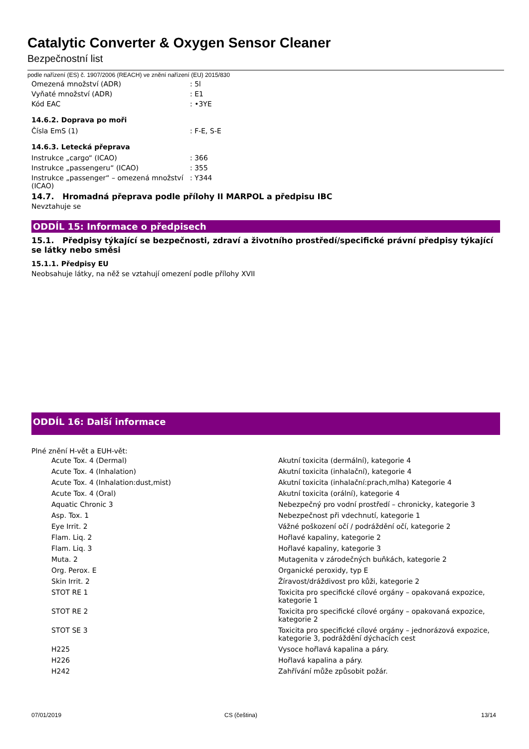Catalytic Converter & Oxygen Sensor Cleaner
Bezpečnostní list
podle nařízení (ES) č. 1907/2006 (REACH) ve znění nařízení (EU) 2015/830
| Omezená množství (ADR) | : 5l |
| Vyňaté množství (ADR) | : E1 |
| Kód EAC | : •3YE |
14.6.2. Doprava po moři
| Čísla EmS (1) | : F-E, S-E |
14.6.3. Letecká přeprava
| Instrukce „cargo“ (ICAO) | : 366 |
| Instrukce „passengeru“ (ICAO) | : 355 |
| Instrukce „passenger“ – omezená množství (ICAO) | : Y344 |
14.7. Hromadná přeprava podle přílohy II MARPOL a předpisu IBC
Nevztahuje se
ODDÍL 15: Informace o předpisech
15.1. Předpisy týkající se bezpečnosti, zdraví a životního prostředí/specifické právní předpisy týkající se látky nebo směsi
15.1.1. Předpisy EU
Neobsahuje látky, na něž se vztahují omezení podle přílohy XVII
ODDÍL 16: Další informace
Plné znění H-vět a EUH-vět:
| | Acute Tox. 4 (Dermal) | Akutní toxicita (dermální), kategorie 4 |
| | Acute Tox. 4 (Inhalation) | Akutní toxicita (inhalační), kategorie 4 |
| | Acute Tox. 4 (Inhalation:dust,mist) | Akutní toxicita (inhalační:prach,mlha) Kategorie 4 |
| | Acute Tox. 4 (Oral) | Akutní toxicita (orální), kategorie 4 |
| | Aquatic Chronic 3 | Nebezpečný pro vodní prostředí – chronicky, kategorie 3 |
| | Asp. Tox. 1 | Nebezpečnost při vdechnutí, kategorie 1 |
| | Eye Irrit. 2 | Vážné poškození očí / podráždění očí, kategorie 2 |
| | Flam. Liq. 2 | Hořlavé kapaliny, kategorie 2 |
| | Flam. Liq. 3 | Hořlavé kapaliny, kategorie 3 |
| | Muta. 2 | Mutagenita v zárodečných buňkách, kategorie 2 |
| | Org. Perox. E | Organické peroxidy, typ E |
| | Skin Irrit. 2 | Žíravost/dráždivost pro kůži, kategorie 2 |
| | STOT RE 1 | Toxicita pro specifické cílové orgány – opakovaná expozice, kategorie 1 |
| | STOT RE 2 | Toxicita pro specifické cílové orgány – opakovaná expozice, kategorie 2 |
| | STOT SE 3 | Toxicita pro specifické cílové orgány – jednorázová expozice, kategorie 3, podráždění dýchacích cest |
| | H225 | Vysoce hořlavá kapalina a páry. |
| | H226 | Hořlavá kapalina a páry. |
| | H242 | Zahřívání může způsobit požár. |
07/01/2019 CS (čeština) 13/14